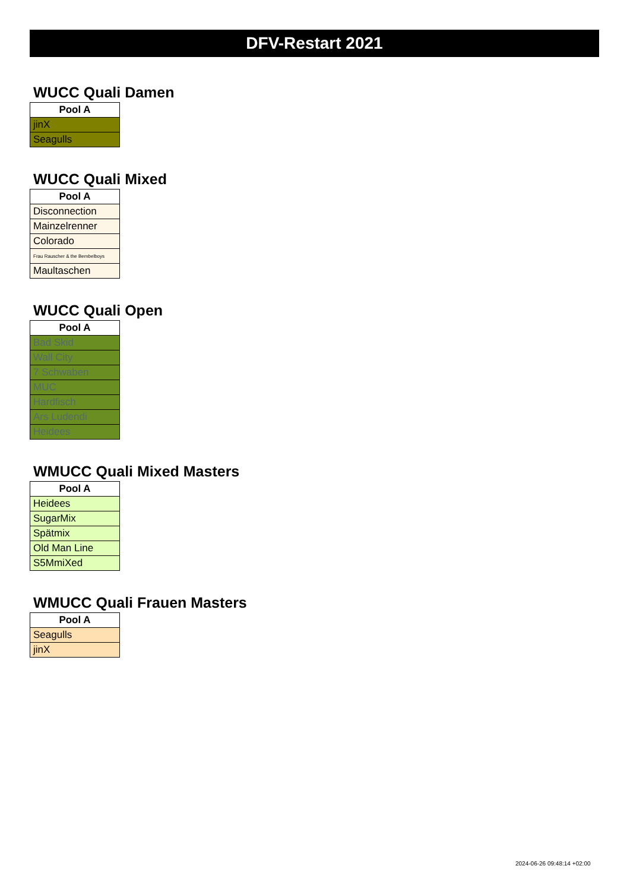DFV-Restart 2021
WUCC Quali Damen
| Pool A |
| --- |
| jinX |
| Seagulls |
WUCC Quali Mixed
| Pool A |
| --- |
| Disconnection |
| Mainzelrenner |
| Colorado |
| Frau Rauscher & the Bembelboys |
| Maultaschen |
WUCC Quali Open
| Pool A |
| --- |
| Bad Skid |
| Wall City |
| 7 Schwaben |
| MUC |
| Hardfisch |
| Ars Ludendi |
| Heidees |
WMUCC Quali Mixed Masters
| Pool A |
| --- |
| Heidees |
| SugarMix |
| Spätmix |
| Old Man Line |
| S5MmiXed |
WMUCC Quali Frauen Masters
| Pool A |
| --- |
| Seagulls |
| jinX |
2024-06-26 09:48:14 +02:00